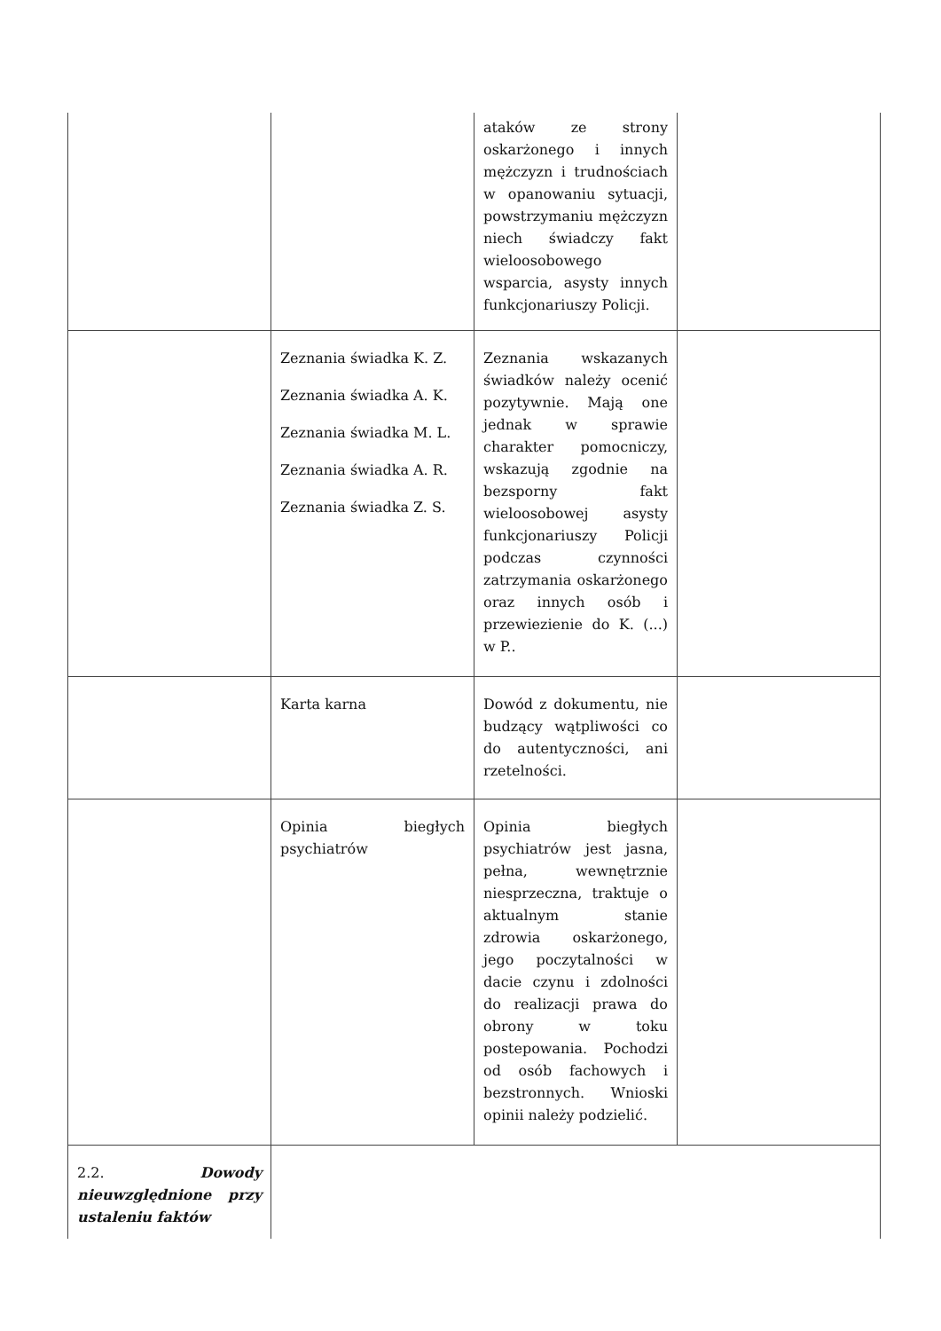| | | ataków ze strony oskarżonego i innych mężczyzn i trudnościach w opanowaniu sytuacji, powstrzymaniu mężczyzn niech świadczy fakt wieloosobowego wsparcia, asysty innych funkcjonariuszy Policji. | |
| | Zeznania świadka K. Z. Zeznania świadka A. K. Zeznania świadka M. L. Zeznania świadka A. R. Zeznania świadka Z. S. | Zeznania wskazanych świadków należy ocenić pozytywnie. Mają one jednak w sprawie charakter pomocniczy, wskazują zgodnie na bezsporny fakt wieloosobowej asysty funkcjonariuszy Policji podczas czynności zatrzymania oskarżonego oraz innych osób i przewiezienie do K. (...) w P.. | |
| | Karta karna | Dowód z dokumentu, nie budzący wątpliwości co do autentyczności, ani rzetelności. | |
| | Opinia biegłych psychiatrów | Opinia biegłych psychiatrów jest jasna, pełna, wewnętrznie niesprzeczna, traktuje o aktualnym stanie zdrowia oskarżonego, jego poczytalności w dacie czynu i zdolności do realizacji prawa do obrony w toku postepowania. Pochodzi od osób fachowych i bezstronnych. Wnioski opinii należy podzielić. | |
| 2.2. Dowody nieuwzględnione przy ustaleniu faktów | | | |